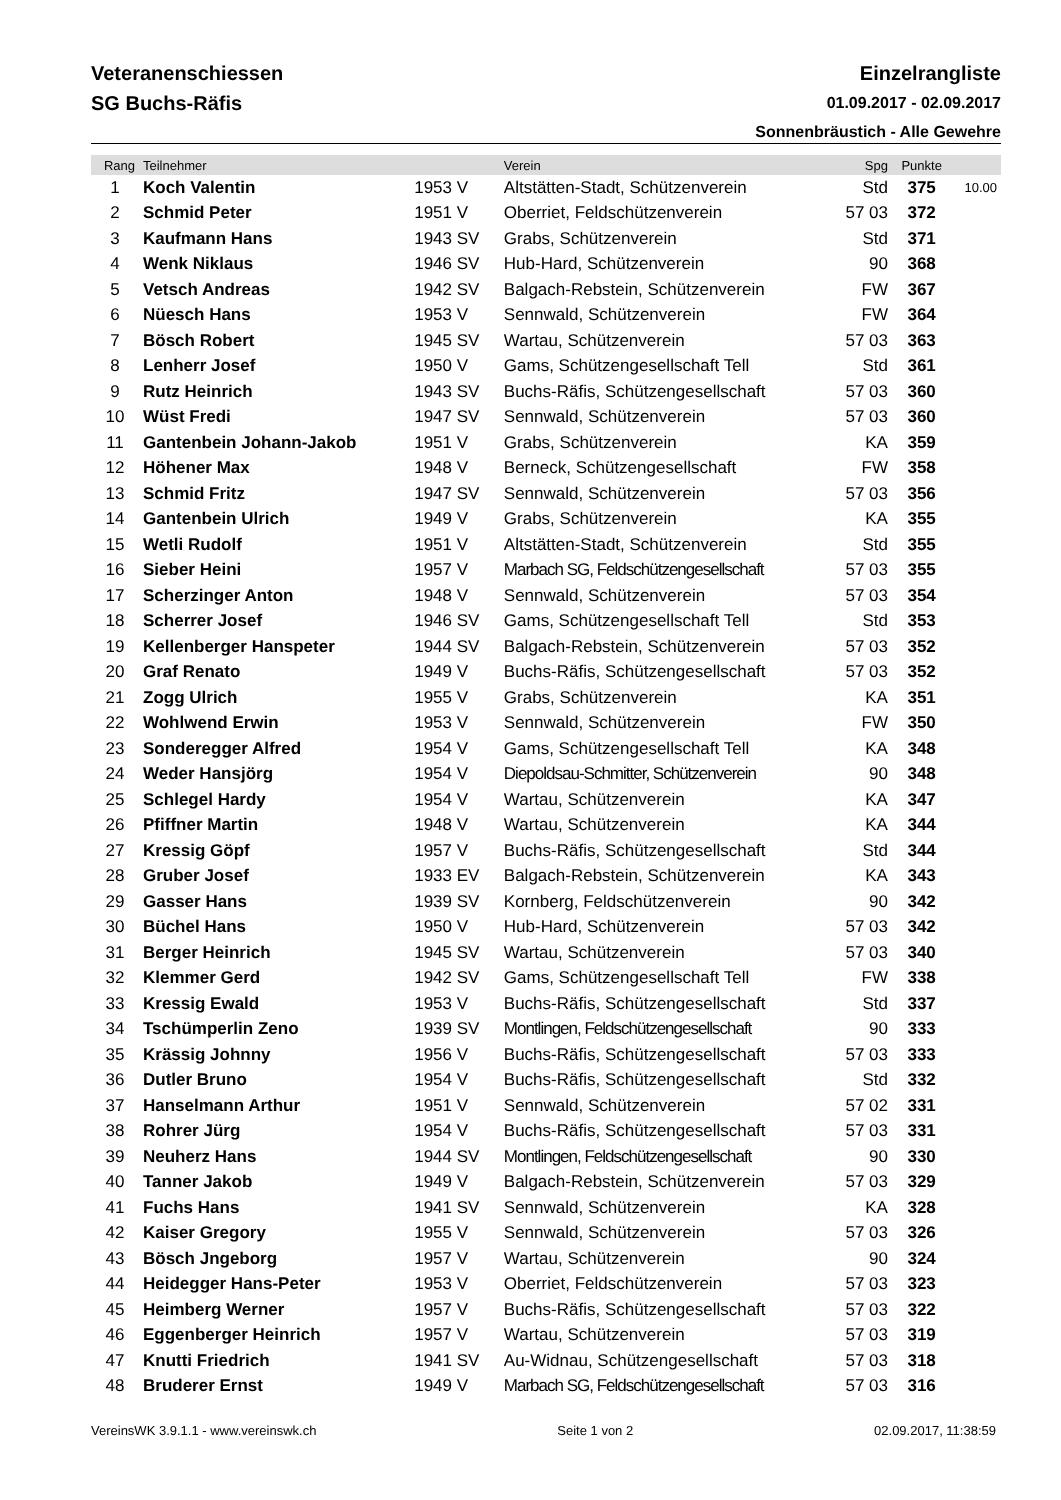Veteranenschiessen
SG Buchs-Räfis
Einzelrangliste
01.09.2017 - 02.09.2017
Sonnenbräustich - Alle Gewehre
| Rang | Teilnehmer | | Verein | Spg | Punkte | |
| --- | --- | --- | --- | --- | --- | --- |
| 1 | Koch Valentin | 1953 V | Altstätten-Stadt, Schützenverein | Std | 375 | 10.00 |
| 2 | Schmid Peter | 1951 V | Oberriet, Feldschützenverein | 57 03 | 372 | |
| 3 | Kaufmann Hans | 1943 SV | Grabs, Schützenverein | Std | 371 | |
| 4 | Wenk Niklaus | 1946 SV | Hub-Hard, Schützenverein | 90 | 368 | |
| 5 | Vetsch Andreas | 1942 SV | Balgach-Rebstein, Schützenverein | FW | 367 | |
| 6 | Nüesch Hans | 1953 V | Sennwald, Schützenverein | FW | 364 | |
| 7 | Bösch Robert | 1945 SV | Wartau, Schützenverein | 57 03 | 363 | |
| 8 | Lenherr Josef | 1950 V | Gams, Schützengesellschaft Tell | Std | 361 | |
| 9 | Rutz Heinrich | 1943 SV | Buchs-Räfis, Schützengesellschaft | 57 03 | 360 | |
| 10 | Wüst Fredi | 1947 SV | Sennwald, Schützenverein | 57 03 | 360 | |
| 11 | Gantenbein Johann-Jakob | 1951 V | Grabs, Schützenverein | KA | 359 | |
| 12 | Höhener Max | 1948 V | Berneck, Schützengesellschaft | FW | 358 | |
| 13 | Schmid Fritz | 1947 SV | Sennwald, Schützenverein | 57 03 | 356 | |
| 14 | Gantenbein Ulrich | 1949 V | Grabs, Schützenverein | KA | 355 | |
| 15 | Wetli Rudolf | 1951 V | Altstätten-Stadt, Schützenverein | Std | 355 | |
| 16 | Sieber Heini | 1957 V | Marbach SG, Feldschützengesellschaft | 57 03 | 355 | |
| 17 | Scherzinger Anton | 1948 V | Sennwald, Schützenverein | 57 03 | 354 | |
| 18 | Scherrer Josef | 1946 SV | Gams, Schützengesellschaft Tell | Std | 353 | |
| 19 | Kellenberger Hanspeter | 1944 SV | Balgach-Rebstein, Schützenverein | 57 03 | 352 | |
| 20 | Graf Renato | 1949 V | Buchs-Räfis, Schützengesellschaft | 57 03 | 352 | |
| 21 | Zogg Ulrich | 1955 V | Grabs, Schützenverein | KA | 351 | |
| 22 | Wohlwend Erwin | 1953 V | Sennwald, Schützenverein | FW | 350 | |
| 23 | Sonderegger Alfred | 1954 V | Gams, Schützengesellschaft Tell | KA | 348 | |
| 24 | Weder Hansjörg | 1954 V | Diepoldsau-Schmitter, Schützenverein | 90 | 348 | |
| 25 | Schlegel Hardy | 1954 V | Wartau, Schützenverein | KA | 347 | |
| 26 | Pfiffner Martin | 1948 V | Wartau, Schützenverein | KA | 344 | |
| 27 | Kressig Göpf | 1957 V | Buchs-Räfis, Schützengesellschaft | Std | 344 | |
| 28 | Gruber Josef | 1933 EV | Balgach-Rebstein, Schützenverein | KA | 343 | |
| 29 | Gasser Hans | 1939 SV | Kornberg, Feldschützenverein | 90 | 342 | |
| 30 | Büchel Hans | 1950 V | Hub-Hard, Schützenverein | 57 03 | 342 | |
| 31 | Berger Heinrich | 1945 SV | Wartau, Schützenverein | 57 03 | 340 | |
| 32 | Klemmer Gerd | 1942 SV | Gams, Schützengesellschaft Tell | FW | 338 | |
| 33 | Kressig Ewald | 1953 V | Buchs-Räfis, Schützengesellschaft | Std | 337 | |
| 34 | Tschümperlin Zeno | 1939 SV | Montlingen, Feldschützengesellschaft | 90 | 333 | |
| 35 | Krässig Johnny | 1956 V | Buchs-Räfis, Schützengesellschaft | 57 03 | 333 | |
| 36 | Dutler Bruno | 1954 V | Buchs-Räfis, Schützengesellschaft | Std | 332 | |
| 37 | Hanselmann Arthur | 1951 V | Sennwald, Schützenverein | 57 02 | 331 | |
| 38 | Rohrer Jürg | 1954 V | Buchs-Räfis, Schützengesellschaft | 57 03 | 331 | |
| 39 | Neuherz Hans | 1944 SV | Montlingen, Feldschützengesellschaft | 90 | 330 | |
| 40 | Tanner Jakob | 1949 V | Balgach-Rebstein, Schützenverein | 57 03 | 329 | |
| 41 | Fuchs Hans | 1941 SV | Sennwald, Schützenverein | KA | 328 | |
| 42 | Kaiser Gregory | 1955 V | Sennwald, Schützenverein | 57 03 | 326 | |
| 43 | Bösch Jngeborg | 1957 V | Wartau, Schützenverein | 90 | 324 | |
| 44 | Heidegger Hans-Peter | 1953 V | Oberriet, Feldschützenverein | 57 03 | 323 | |
| 45 | Heimberg Werner | 1957 V | Buchs-Räfis, Schützengesellschaft | 57 03 | 322 | |
| 46 | Eggenberger Heinrich | 1957 V | Wartau, Schützenverein | 57 03 | 319 | |
| 47 | Knutti Friedrich | 1941 SV | Au-Widnau, Schützengesellschaft | 57 03 | 318 | |
| 48 | Bruderer Ernst | 1949 V | Marbach SG, Feldschützengesellschaft | 57 03 | 316 | |
VereinsWK 3.9.1.1 - www.vereinswk.ch Seite 1 von 2 02.09.2017, 11:38:59